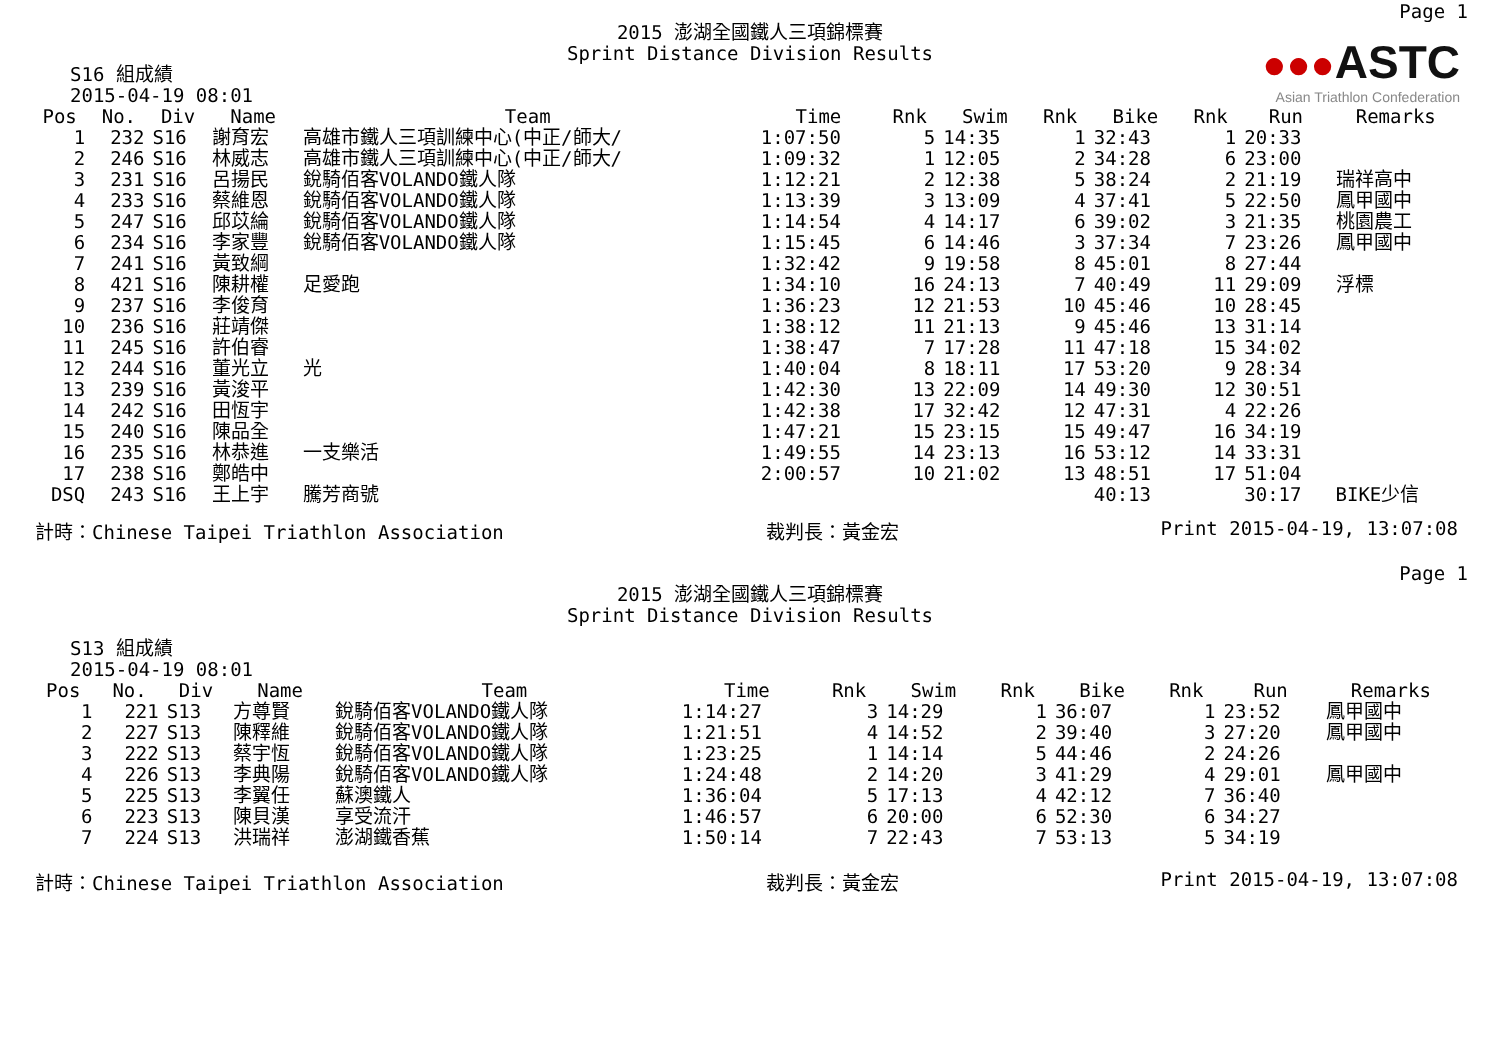Page 1
●●●ASTC
Asian Triathlon Confederation
2015 澎湖全國鐵人三項錦標賽
Sprint Distance Division Results
S16 組成績
2015-04-19 08:01
| Pos | No. | Div | Name | Team | Time | Rnk | Swim | Rnk | Bike | Rnk | Run | Remarks |
| --- | --- | --- | --- | --- | --- | --- | --- | --- | --- | --- | --- | --- |
| 1 | 232 | S16 | 謝育宏 | 高雄市鐵人三項訓練中心(中正/師大/ | 1:07:50 | 5 | 14:35 | 1 | 32:43 | 1 | 20:33 | |
| 2 | 246 | S16 | 林威志 | 高雄市鐵人三項訓練中心(中正/師大/ | 1:09:32 | 1 | 12:05 | 2 | 34:28 | 6 | 23:00 | |
| 3 | 231 | S16 | 呂揚民 | 銳騎佰客VOLANDO鐵人隊 | 1:12:21 | 2 | 12:38 | 5 | 38:24 | 2 | 21:19 | 瑞祥高中 |
| 4 | 233 | S16 | 蔡維恩 | 銳騎佰客VOLANDO鐵人隊 | 1:13:39 | 3 | 13:09 | 4 | 37:41 | 5 | 22:50 | 鳳甲國中 |
| 5 | 247 | S16 | 邱苡綸 | 銳騎佰客VOLANDO鐵人隊 | 1:14:54 | 4 | 14:17 | 6 | 39:02 | 3 | 21:35 | 桃園農工 |
| 6 | 234 | S16 | 李家豐 | 銳騎佰客VOLANDO鐵人隊 | 1:15:45 | 6 | 14:46 | 3 | 37:34 | 7 | 23:26 | 鳳甲國中 |
| 7 | 241 | S16 | 黃致綱 | | 1:32:42 | 9 | 19:58 | 8 | 45:01 | 8 | 27:44 | |
| 8 | 421 | S16 | 陳耕權 | 足愛跑 | 1:34:10 | 16 | 24:13 | 7 | 40:49 | 11 | 29:09 | 浮標 |
| 9 | 237 | S16 | 李俊育 | | 1:36:23 | 12 | 21:53 | 10 | 45:46 | 10 | 28:45 | |
| 10 | 236 | S16 | 莊靖傑 | | 1:38:12 | 11 | 21:13 | 9 | 45:46 | 13 | 31:14 | |
| 11 | 245 | S16 | 許伯睿 | | 1:38:47 | 7 | 17:28 | 11 | 47:18 | 15 | 34:02 | |
| 12 | 244 | S16 | 董光立 | 光 | 1:40:04 | 8 | 18:11 | 17 | 53:20 | 9 | 28:34 | |
| 13 | 239 | S16 | 黃浚平 | | 1:42:30 | 13 | 22:09 | 14 | 49:30 | 12 | 30:51 | |
| 14 | 242 | S16 | 田恆宇 | | 1:42:38 | 17 | 32:42 | 12 | 47:31 | 4 | 22:26 | |
| 15 | 240 | S16 | 陳品全 | | 1:47:21 | 15 | 23:15 | 15 | 49:47 | 16 | 34:19 | |
| 16 | 235 | S16 | 林恭進 | 一支樂活 | 1:49:55 | 14 | 23:13 | 16 | 53:12 | 14 | 33:31 | |
| 17 | 238 | S16 | 鄭皓中 | | 2:00:57 | 10 | 21:02 | 13 | 48:51 | 17 | 51:04 | |
| DSQ | 243 | S16 | 王上宇 | 騰芳商號 | | | | | 40:13 | | 30:17 | BIKE少信 |
計時：Chinese Taipei Triathlon Association 裁判長：黃金宏 Print 2015-04-19, 13:07:08
Page 1
2015 澎湖全國鐵人三項錦標賽
Sprint Distance Division Results
S13 組成績
2015-04-19 08:01
| Pos | No. | Div | Name | Team | Time | Rnk | Swim | Rnk | Bike | Rnk | Run | Remarks |
| --- | --- | --- | --- | --- | --- | --- | --- | --- | --- | --- | --- | --- |
| 1 | 221 | S13 | 方尊賢 | 銳騎佰客VOLANDO鐵人隊 | 1:14:27 | 3 | 14:29 | 1 | 36:07 | 1 | 23:52 | 鳳甲國中 |
| 2 | 227 | S13 | 陳釋維 | 銳騎佰客VOLANDO鐵人隊 | 1:21:51 | 4 | 14:52 | 2 | 39:40 | 3 | 27:20 | 鳳甲國中 |
| 3 | 222 | S13 | 蔡宇恆 | 銳騎佰客VOLANDO鐵人隊 | 1:23:25 | 1 | 14:14 | 5 | 44:46 | 2 | 24:26 | |
| 4 | 226 | S13 | 李典陽 | 銳騎佰客VOLANDO鐵人隊 | 1:24:48 | 2 | 14:20 | 3 | 41:29 | 4 | 29:01 | 鳳甲國中 |
| 5 | 225 | S13 | 李翼任 | 蘇澳鐵人 | 1:36:04 | 5 | 17:13 | 4 | 42:12 | 7 | 36:40 | |
| 6 | 223 | S13 | 陳貝漢 | 享受流汗 | 1:46:57 | 6 | 20:00 | 6 | 52:30 | 6 | 34:27 | |
| 7 | 224 | S13 | 洪瑞祥 | 澎湖鐵香蕉 | 1:50:14 | 7 | 22:43 | 7 | 53:13 | 5 | 34:19 | |
計時：Chinese Taipei Triathlon Association 裁判長：黃金宏 Print 2015-04-19, 13:07:08